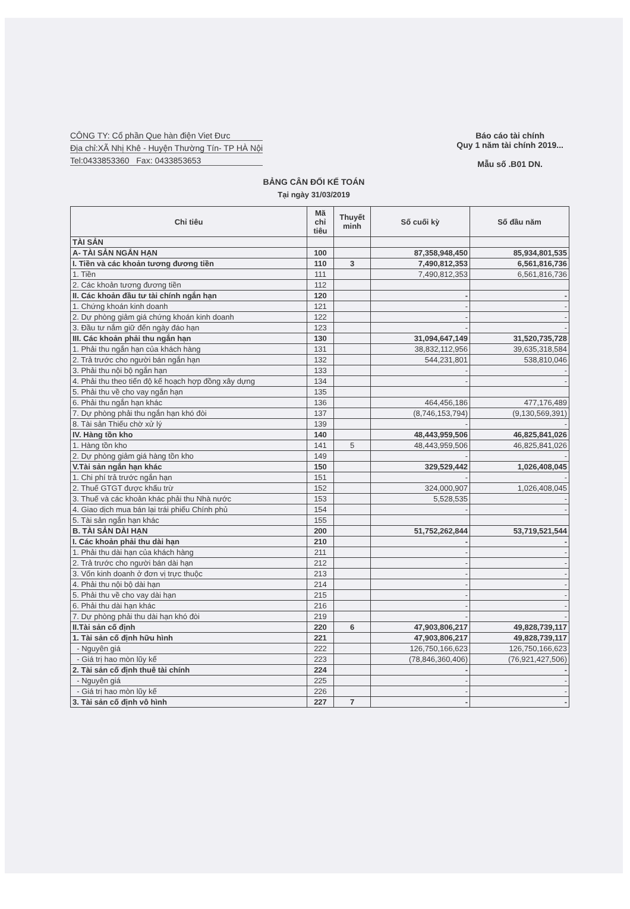CÔNG TY: Cổ phần Que hàn điện Viet Đưc
Địa chỉ:XÃ Nhị Khê - Huyện Thường Tín- TP HÀ Nội
Tel:0433853360 Fax: 0433853653
Báo cáo tài chính
Quy 1 năm tài chính 2019...
Mẫu số .B01 DN.
BẢNG CÂN ĐỐI KẾ TOÁN
Tại ngày 31/03/2019
| Chỉ tiêu | Mã chỉ tiêu | Thuyết minh | Số cuối kỳ | Số đầu năm |
| --- | --- | --- | --- | --- |
| TÀI SẢN | | | | |
| A- TÀI SẢN NGẮN HẠN | 100 | | 87,358,948,450 | 85,934,801,535 |
| I. Tiền và các khoản tương đương tiền | 110 | 3 | 7,490,812,353 | 6,561,816,736 |
| 1. Tiền | 111 | | 7,490,812,353 | 6,561,816,736 |
| 2. Các khoản tương đương tiền | 112 | | | |
| II. Các khoản đầu tư tài chính ngắn hạn | 120 | | - | - |
| 1. Chứng khoán kinh doanh | 121 | | - | - |
| 2. Dự phòng giảm giá chứng khoán kinh doanh | 122 | | - | - |
| 3. Đầu tư nắm giữ đến ngày đáo hạn | 123 | | - | - |
| III. Các khoản phải thu ngắn hạn | 130 | | 31,094,647,149 | 31,520,735,728 |
| 1. Phải thu ngắn hạn của khách hàng | 131 | | 38,832,112,956 | 39,635,318,584 |
| 2. Trả trước cho người bán ngắn hạn | 132 | | 544,231,801 | 538,810,046 |
| 3. Phải thu nội bộ ngắn hạn | 133 | | - | - |
| 4. Phải thu theo tiến độ kế hoạch hợp đồng xây dựng | 134 | | - | - |
| 5. Phải thu về cho vay ngắn hạn | 135 | | | |
| 6. Phải thu ngắn hạn khác | 136 | | 464,456,186 | 477,176,489 |
| 7. Dự phòng phải thu ngắn hạn khó đòi | 137 | | (8,746,153,794) | (9,130,569,391) |
| 8. Tài sản Thiếu chờ xử lý | 139 | | - | - |
| IV. Hàng tồn kho | 140 | | 48,443,959,506 | 46,825,841,026 |
| 1. Hàng tồn kho | 141 | 5 | 48,443,959,506 | 46,825,841,026 |
| 2. Dự phòng giảm giá hàng tồn kho | 149 | | - | - |
| V.Tài sản ngắn hạn khác | 150 | | 329,529,442 | 1,026,408,045 |
| 1. Chi phí trả trước ngắn hạn | 151 | | - | - |
| 2. Thuế GTGT được khấu trừ | 152 | | 324,000,907 | 1,026,408,045 |
| 3. Thuế và các khoản khác phải thu Nhà nước | 153 | | 5,528,535 | - |
| 4. Giao dịch mua bán lại trái phiếu Chính phủ | 154 | | - | - |
| 5. Tài sản ngắn hạn khác | 155 | | | |
| B. TÀI SẢN DÀI HẠN | 200 | | 51,752,262,844 | 53,719,521,544 |
| I. Các khoản phải thu dài hạn | 210 | | - | - |
| 1. Phải thu dài hạn của khách hàng | 211 | | - | - |
| 2. Trả trước cho người bán dài hạn | 212 | | - | - |
| 3. Vốn kinh doanh ở đơn vị trực thuộc | 213 | | - | - |
| 4. Phải thu nội bộ dài hạn | 214 | | - | - |
| 5. Phải thu về cho vay dài hạn | 215 | | - | - |
| 6. Phải thu dài hạn khác | 216 | | - | - |
| 7. Dự phòng phải thu dài hạn khó đòi | 219 | | - | - |
| II.Tài sản cố định | 220 | 6 | 47,903,806,217 | 49,828,739,117 |
| 1. Tài sản cố định hữu hình | 221 | | 47,903,806,217 | 49,828,739,117 |
| - Nguyên giá | 222 | | 126,750,166,623 | 126,750,166,623 |
| - Giá trị hao mòn lũy kế | 223 | | (78,846,360,406) | (76,921,427,506) |
| 2. Tài sản cố định thuê tài chính | 224 | | - | - |
| - Nguyên giá | 225 | | - | - |
| - Giá trị hao mòn lũy kế | 226 | | - | - |
| 3. Tài sản cố định vô hình | 227 | 7 | - | - |